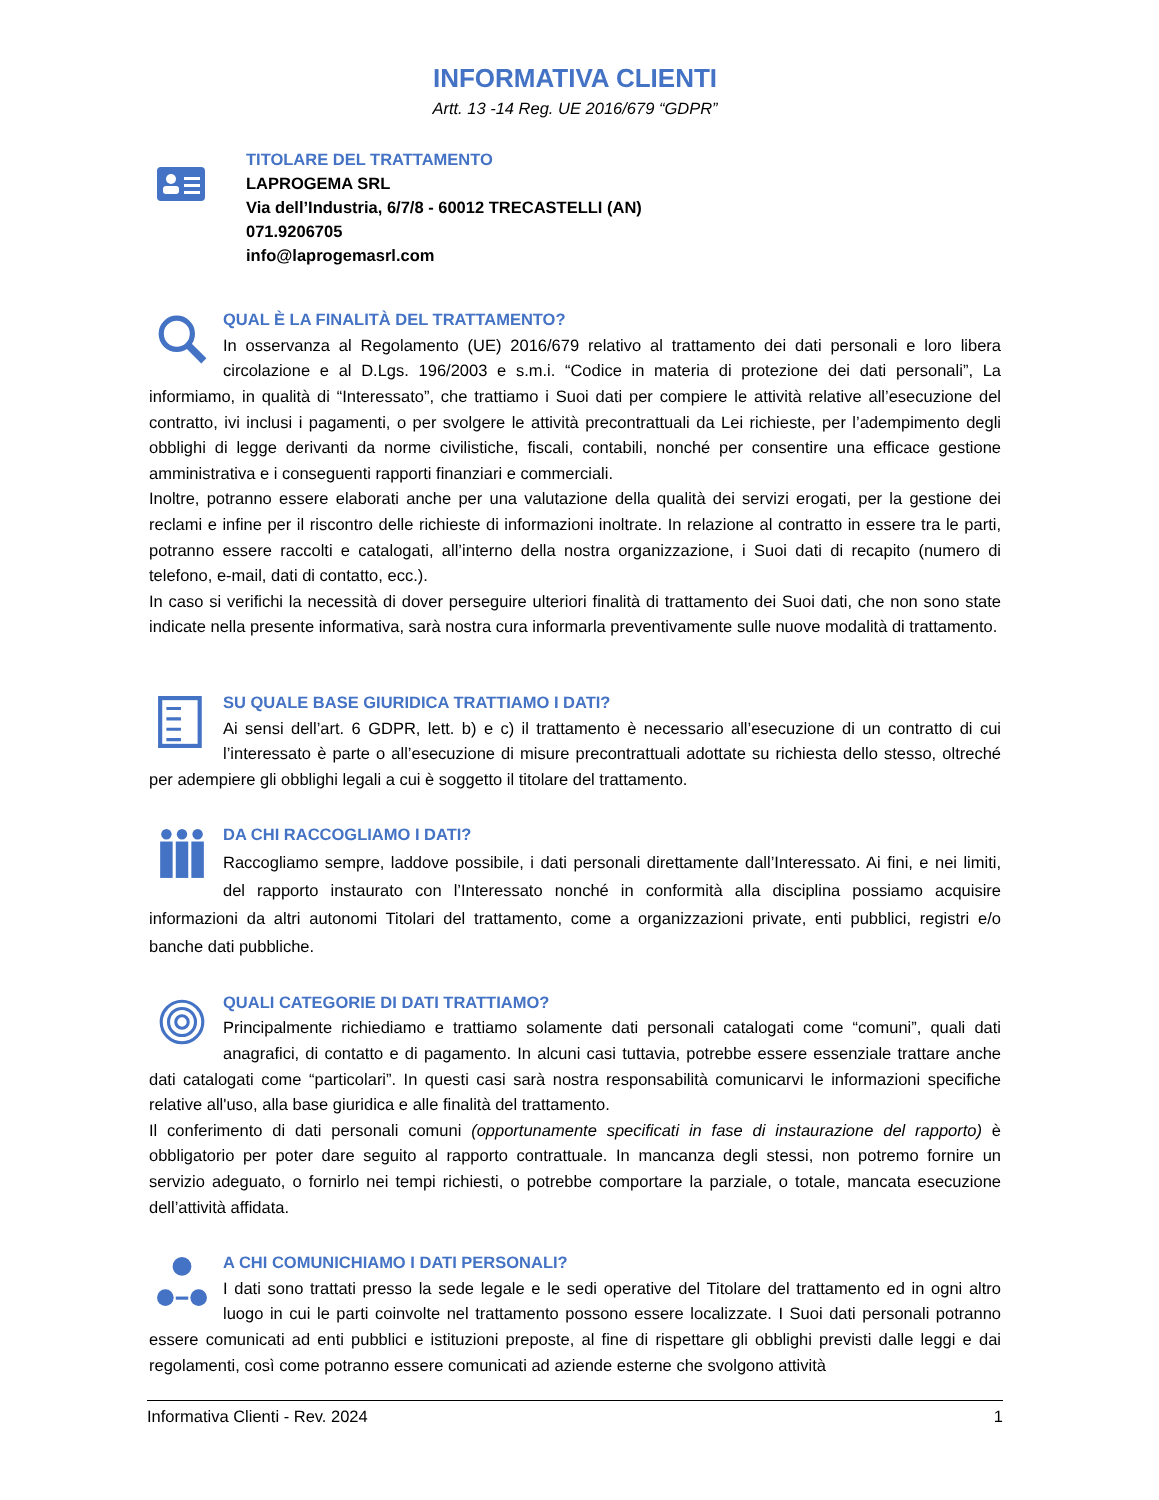INFORMATIVA CLIENTI
Artt. 13 -14 Reg. UE 2016/679 “GDPR”
TITOLARE DEL TRATTAMENTO
LAPROGEMA SRL
Via dell’Industria, 6/7/8 - 60012 TRECASTELLI (AN)
071.9206705
info@laprogemasrl.com
QUAL È LA FINALITÀ DEL TRATTAMENTO?
In osservanza al Regolamento (UE) 2016/679 relativo al trattamento dei dati personali e loro libera circolazione e al D.Lgs. 196/2003 e s.m.i. “Codice in materia di protezione dei dati personali”, La informiamo, in qualità di “Interessato”, che trattiamo i Suoi dati per compiere le attività relative all’esecuzione del contratto, ivi inclusi i pagamenti, o per svolgere le attività precontrattuali da Lei richieste, per l’adempimento degli obblighi di legge derivanti da norme civilistiche, fiscali, contabili, nonché per consentire una efficace gestione amministrativa e i conseguenti rapporti finanziari e commerciali.
Inoltre, potranno essere elaborati anche per una valutazione della qualità dei servizi erogati, per la gestione dei reclami e infine per il riscontro delle richieste di informazioni inoltrate. In relazione al contratto in essere tra le parti, potranno essere raccolti e catalogati, all’interno della nostra organizzazione, i Suoi dati di recapito (numero di telefono, e-mail, dati di contatto, ecc.).
In caso si verifichi la necessità di dover perseguire ulteriori finalità di trattamento dei Suoi dati, che non sono state indicate nella presente informativa, sarà nostra cura informarla preventivamente sulle nuove modalità di trattamento.
SU QUALE BASE GIURIDICA TRATTIAMO I DATI?
Ai sensi dell’art. 6 GDPR, lett. b) e c) il trattamento è necessario all’esecuzione di un contratto di cui l’interessato è parte o all’esecuzione di misure precontrattuali adottate su richiesta dello stesso, oltreché per adempiere gli obblighi legali a cui è soggetto il titolare del trattamento.
DA CHI RACCOGLIAMO I DATI?
Raccogliamo sempre, laddove possibile, i dati personali direttamente dall’Interessato. Ai fini, e nei limiti, del rapporto instaurato con l’Interessato nonché in conformità alla disciplina possiamo acquisire informazioni da altri autonomi Titolari del trattamento, come a organizzazioni private, enti pubblici, registri e/o banche dati pubbliche.
QUALI CATEGORIE DI DATI TRATTIAMO?
Principalmente richiediamo e trattiamo solamente dati personali catalogati come “comuni”, quali dati anagrafici, di contatto e di pagamento. In alcuni casi tuttavia, potrebbe essere essenziale trattare anche dati catalogati come “particolari”. In questi casi sarà nostra responsabilità comunicarvi le informazioni specifiche relative all'uso, alla base giuridica e alle finalità del trattamento.
Il conferimento di dati personali comuni (opportunamente specificati in fase di instaurazione del rapporto) è obbligatorio per poter dare seguito al rapporto contrattuale. In mancanza degli stessi, non potremo fornire un servizio adeguato, o fornirlo nei tempi richiesti, o potrebbe comportare la parziale, o totale, mancata esecuzione dell’attività affidata.
A CHI COMUNICHIAMO I DATI PERSONALI?
I dati sono trattati presso la sede legale e le sedi operative del Titolare del trattamento ed in ogni altro luogo in cui le parti coinvolte nel trattamento possono essere localizzate. I Suoi dati personali potranno essere comunicati ad enti pubblici e istituzioni preposte, al fine di rispettare gli obblighi previsti dalle leggi e dai regolamenti, così come potranno essere comunicati ad aziende esterne che svolgono attività
Informativa Clienti - Rev. 2024 1